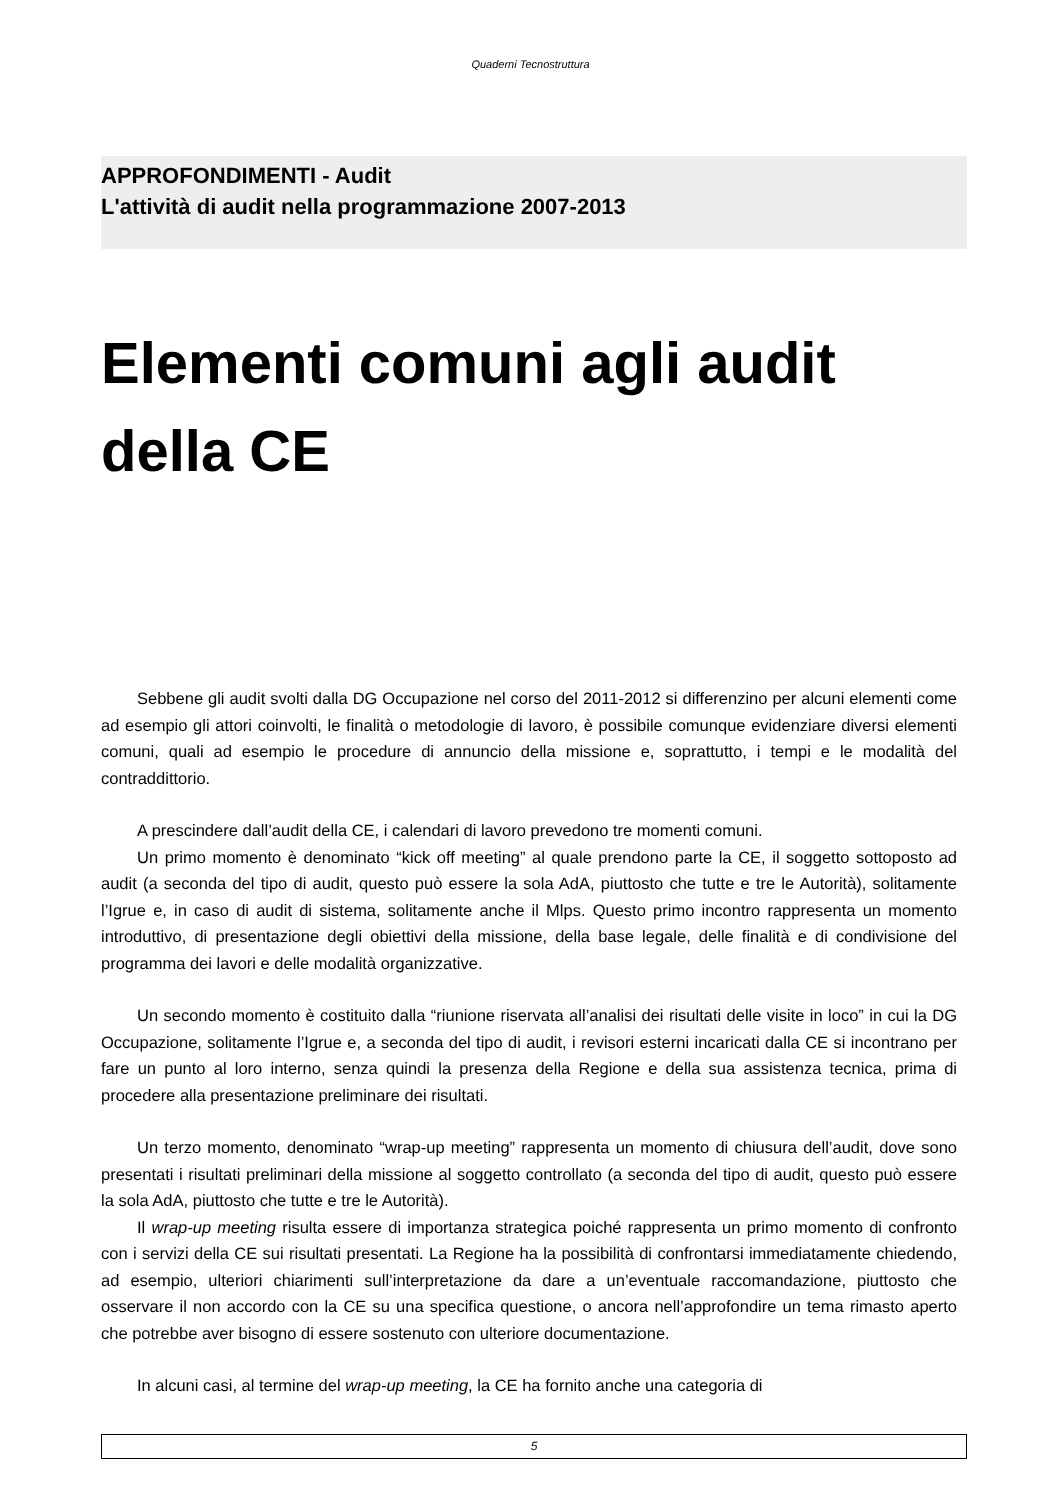Quaderni Tecnostruttura
APPROFONDIMENTI - Audit
L'attività di audit nella programmazione 2007-2013
Elementi comuni agli audit della CE
Sebbene gli audit svolti dalla DG Occupazione nel corso del 2011-2012 si differenzino per alcuni elementi come ad esempio gli attori coinvolti, le finalità o metodologie di lavoro, è possibile comunque evidenziare diversi elementi comuni, quali ad esempio le procedure di annuncio della missione e, soprattutto, i tempi e le modalità del contraddittorio.
A prescindere dall’audit della CE, i calendari di lavoro prevedono tre momenti comuni.
Un primo momento è denominato “kick off meeting” al quale prendono parte la CE, il soggetto sottoposto ad audit (a seconda del tipo di audit, questo può essere la sola AdA, piuttosto che tutte e tre le Autorità), solitamente l’Igrue e, in caso di audit di sistema, solitamente anche il Mlps. Questo primo incontro rappresenta un momento introduttivo, di presentazione degli obiettivi della missione, della base legale, delle finalità e di condivisione del programma dei lavori e delle modalità organizzative.
Un secondo momento è costituito dalla “riunione riservata all’analisi dei risultati delle visite in loco” in cui la DG Occupazione, solitamente l’Igrue e, a seconda del tipo di audit, i revisori esterni incaricati dalla CE si incontrano per fare un punto al loro interno, senza quindi la presenza della Regione e della sua assistenza tecnica, prima di procedere alla presentazione preliminare dei risultati.
Un terzo momento, denominato “wrap-up meeting” rappresenta un momento di chiusura dell’audit, dove sono presentati i risultati preliminari della missione al soggetto controllato (a seconda del tipo di audit, questo può essere la sola AdA, piuttosto che tutte e tre le Autorità).
Il wrap-up meeting risulta essere di importanza strategica poiché rappresenta un primo momento di confronto con i servizi della CE sui risultati presentati. La Regione ha la possibilità di confrontarsi immediatamente chiedendo, ad esempio, ulteriori chiarimenti sull’interpretazione da dare a un’eventuale raccomandazione, piuttosto che osservare il non accordo con la CE su una specifica questione, o ancora nell’approfondire un tema rimasto aperto che potrebbe aver bisogno di essere sostenuto con ulteriore documentazione.
In alcuni casi, al termine del wrap-up meeting, la CE ha fornito anche una categoria di
5